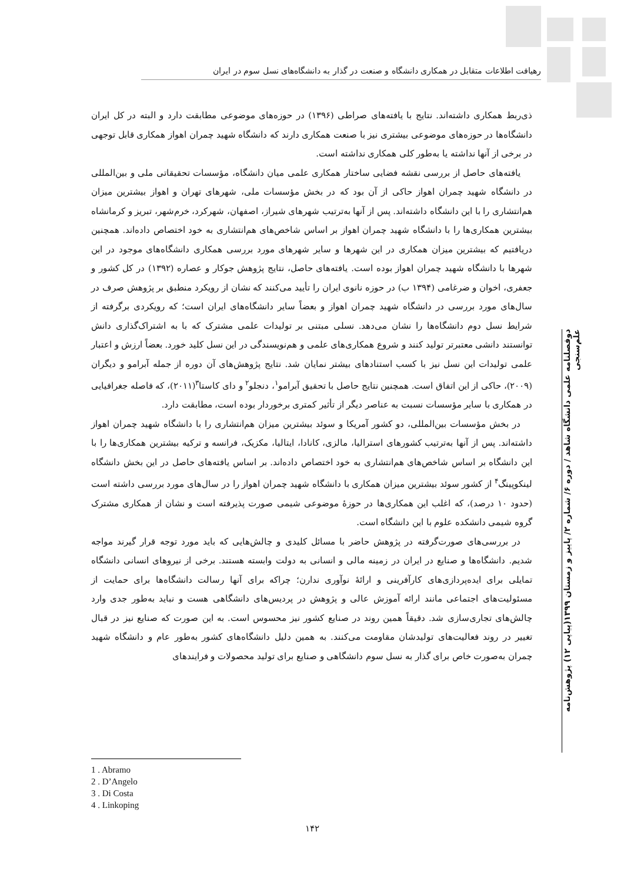رهیافت اطلاعات متقابل در همکاری دانشگاه و صنعت در گذار به دانشگاه‌های نسل سوم در ایران
ذی‌ربط همکاری داشته‌اند. نتایج با یافته‌های صراطی (۱۳۹۶) در حوزه‌های موضوعی مطابقت دارد و البته در کل ایران دانشگاه‌ها در حوزه‌های موضوعی بیشتری نیز با صنعت همکاری دارند که دانشگاه شهید چمران اهواز همکاری قابل توجهی در برخی از آنها نداشته یا به‌طور کلی همکاری نداشته است.
یافته‌های حاصل از بررسی نقشه فضایی ساختار همکاری علمی میان دانشگاه، مؤسسات تحقیقاتی ملی و بین‌المللی در دانشگاه شهید چمران اهواز حاکی از آن بود که در بخش مؤسسات ملی، شهرهای تهران و اهواز بیشترین میزان هم‌انتشاری را با این دانشگاه داشته‌اند. پس از آنها به‌ترتیب شهرهای شیراز، اصفهان، شهرکرد، خرم‌شهر، تبریز و کرمانشاه بیشترین همکاری‌ها را با دانشگاه شهید چمران اهواز بر اساس شاخص‌های هم‌انتشاری به خود اختصاص داده‌اند. همچنین دریافتیم که بیشترین میزان همکاری در این شهرها و سایر شهرهای مورد بررسی همکاری دانشگاه‌های موجود در این شهرها با دانشگاه شهید چمران اهواز بوده است. یافته‌های حاصل، نتایج پژوهش جوکار و عصاره (۱۳۹۲) در کل کشور و جعفری، اخوان و ضرغامی (۱۳۹۴ ب) در حوزه نانوی ایران را تأیید می‌کنند که نشان از رویکرد منطبق بر پژوهش صرف در سال‌های مورد بررسی در دانشگاه شهید چمران اهواز و بعضاً سایر دانشگاه‌های ایران است؛ که رویکردی برگرفته از شرایط نسل دوم دانشگاه‌ها را نشان می‌دهد. نسلی مبتنی بر تولیدات علمی مشترک که با به اشتراک‌گذاری دانش توانستند دانشی معتبرتر تولید کنند و شروع همکاری‌های علمی و هم‌نویسندگی در این نسل کلید خورد. بعضاً ارزش و اعتبار علمی تولیدات این نسل نیز با کسب استنادهای بیشتر نمایان شد. نتایج پژوهش‌های آن دوره از جمله آبرامو و دیگران (۲۰۰۹)، حاکی از این اتفاق است. همچنین نتایج حاصل با تحقیق آبرامو<sup>۱</sup>، دنجلو<sup>۲</sup> و دای کاستا<sup>۳</sup>(۲۰۱۱)، که فاصله جغرافیایی در همکاری با سایر مؤسسات نسبت به عناصر دیگر از تأثیر کمتری برخوردار بوده است، مطابقت دارد.
در بخش مؤسسات بین‌المللی، دو کشور آمریکا و سوئد بیشترین میزان هم‌انتشاری را با دانشگاه شهید چمران اهواز داشته‌اند. پس از آنها به‌ترتیب کشورهای استرالیا، مالزی، کانادا، ایتالیا، مکزیک، فرانسه و ترکیه بیشترین همکاری‌ها را با این دانشگاه بر اساس شاخص‌های هم‌انتشاری به خود اختصاص داده‌اند. بر اساس یافته‌های حاصل در این بخش دانشگاه لینکوپینگ<sup>۴</sup> از کشور سوئد بیشترین میزان همکاری با دانشگاه شهید چمران اهواز را در سال‌های مورد بررسی داشته است (حدود ۱۰ درصد)، که اغلب این همکاری‌ها در حوزهٔ موضوعی شیمی صورت پذیرفته است و نشان از همکاری مشترک گروه شیمی دانشکده علوم با این دانشگاه است.
در بررسی‌های صورت‌گرفته در پژوهش حاضر با مسائل کلیدی و چالش‌هایی که باید مورد توجه قرار گیرند مواجه شدیم. دانشگاه‌ها و صنایع در ایران در زمینه مالی و انسانی به دولت وابسته هستند. برخی از نیروهای انسانی دانشگاه تمایلی برای ایده‌پردازی‌های کارآفرینی و ارائهٔ نوآوری ندارن؛ چراکه برای آنها رسالت دانشگاه‌ها برای حمایت از مسئولیت‌های اجتماعی مانند ارائه آموزش عالی و پژوهش در پردیس‌های دانشگاهی هست و نباید به‌طور جدی وارد چالش‌های تجاری‌سازی شد. دقیقاً همین روند در صنایع کشور نیز محسوس است. به این صورت که صنایع نیز در قبال تغییر در روند فعالیت‌های تولیدشان مقاومت می‌کنند. به همین دلیل دانشگاه‌های کشور به‌طور عام و دانشگاه شهید چمران به‌صورت خاص برای گذار به نسل سوم دانشگاهی و صنایع برای تولید محصولات و فرایندهای
دوفصلنامه علمی دانشگاه شاهد / دوره ۶/ شماره ۲/ پاییز و زمستان ۱۳۹۹(پیاپی ۱۲) پژوهش‌نامه علم‌سنجی
1 . Abramo
2 . D’Angelo
3 . Di Costa
4 . Linkoping
۱۴۲